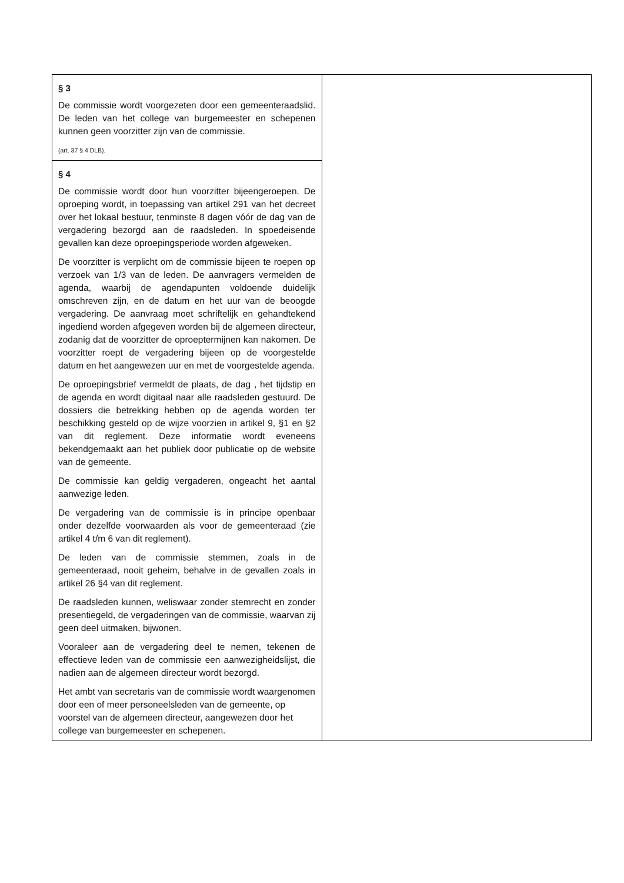| § 3 De commissie wordt voorgezeten door een gemeenteraadslid. De leden van het college van burgemeester en schepenen kunnen geen voorzitter zijn van de commissie. (art. 37 § 4 DLB). | |
| § 4 De commissie wordt door hun voorzitter bijeengeroepen. De oproeping wordt, in toepassing van artikel 291 van het decreet over het lokaal bestuur, tenminste 8 dagen vóór de dag van de vergadering bezorgd aan de raadsleden. In spoedeisende gevallen kan deze oproepingsperiode worden afgeweken. De voorzitter is verplicht om de commissie bijeen te roepen op verzoek van 1/3 van de leden. De aanvragers vermelden de agenda, waarbij de agendapunten voldoende duidelijk omschreven zijn, en de datum en het uur van de beoogde vergadering. De aanvraag moet schriftelijk en gehandtekend ingediend worden afgegeven worden bij de algemeen directeur, zodanig dat de voorzitter de oproeptermijnen kan nakomen. De voorzitter roept de vergadering bijeen op de voorgestelde datum en het aangewezen uur en met de voorgestelde agenda. De oproepingsbrief vermeldt de plaats, de dag , het tijdstip en de agenda en wordt digitaal naar alle raadsleden gestuurd. De dossiers die betrekking hebben op de agenda worden ter beschikking gesteld op de wijze voorzien in artikel 9, §1 en §2 van dit reglement. Deze informatie wordt eveneens bekendgemaakt aan het publiek door publicatie op de website van de gemeente. De commissie kan geldig vergaderen, ongeacht het aantal aanwezige leden. De vergadering van de commissie is in principe openbaar onder dezelfde voorwaarden als voor de gemeenteraad (zie artikel 4 t/m 6 van dit reglement). De leden van de commissie stemmen, zoals in de gemeenteraad, nooit geheim, behalve in de gevallen zoals in artikel 26 §4 van dit reglement. De raadsleden kunnen, weliswaar zonder stemrecht en zonder presentiegeld, de vergaderingen van de commissie, waarvan zij geen deel uitmaken, bijwonen. Vooraleer aan de vergadering deel te nemen, tekenen de effectieve leden van de commissie een aanwezigheidslijst, die nadien aan de algemeen directeur wordt bezorgd. Het ambt van secretaris van de commissie wordt waargenomen door een of meer personeelsleden van de gemeente, op voorstel van de algemeen directeur, aangewezen door het college van burgemeester en schepenen. | |